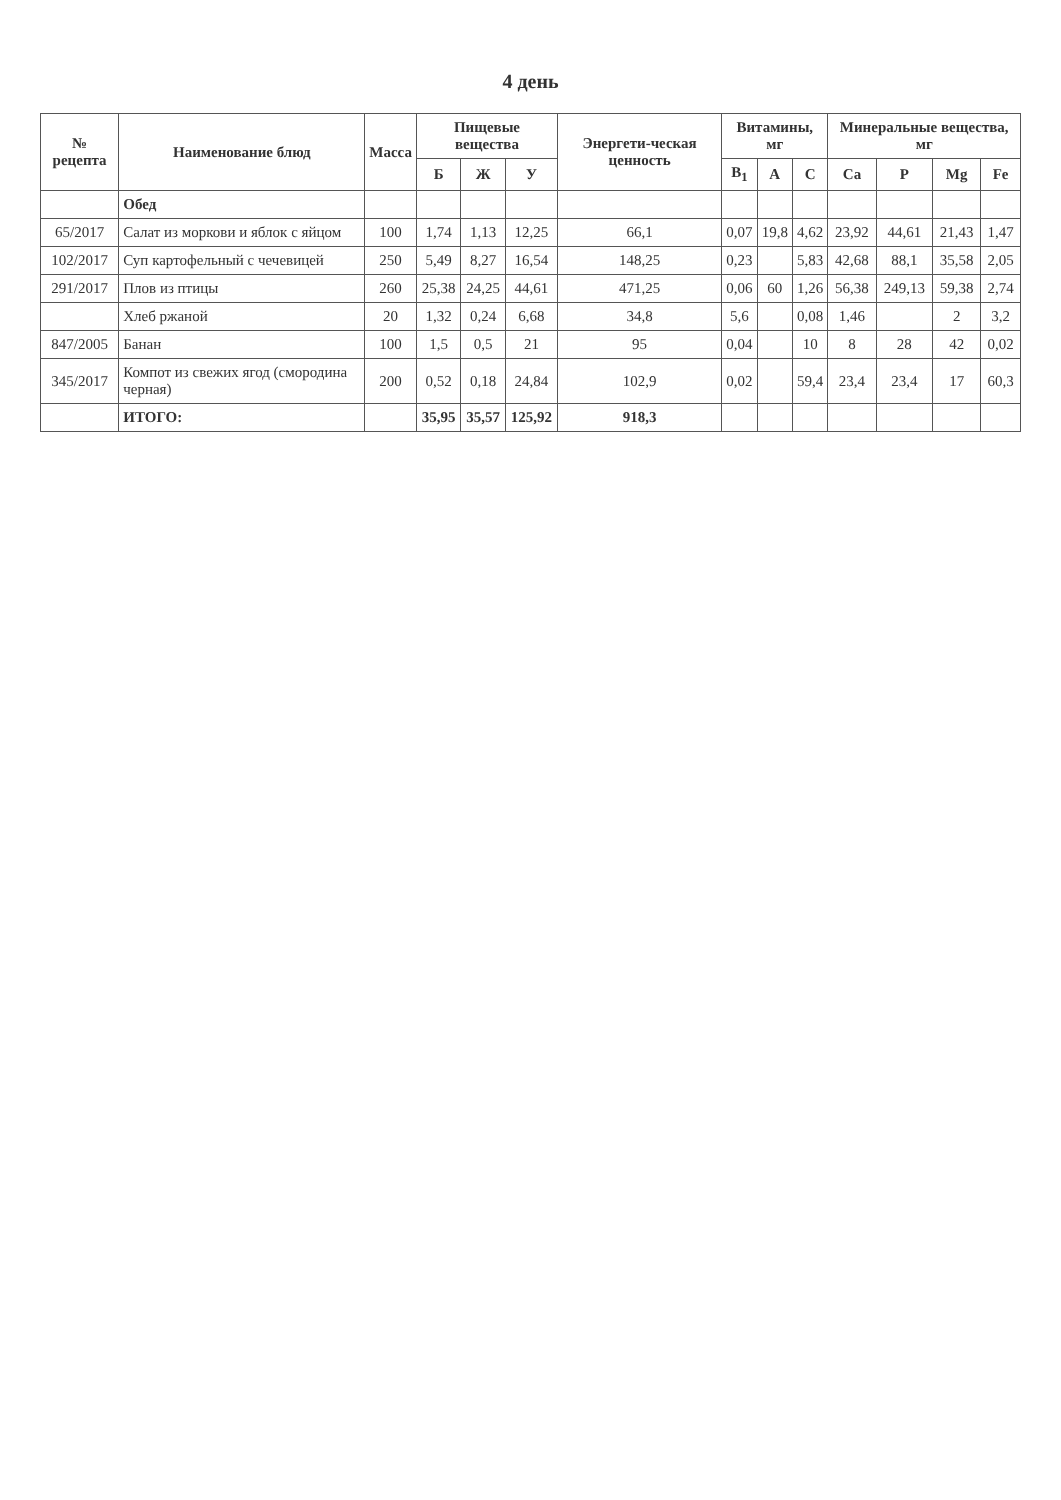4 день
| № рецепта | Наименование блюд | Масса | Пищевые вещества | | | Энергети-ческая ценность | Витамины, мг | | | Минеральные вещества, мг | | | |
| --- | --- | --- | --- | --- | --- | --- | --- | --- | --- | --- | --- | --- | --- |
| | | | Б | Ж | У | | B<sub>1</sub> | A | C | Ca | P | Mg | Fe |
| | Обед | | | | | | | | | | | | |
| 65/2017 | Салат из моркови и яблок с яйцом | 100 | 1,74 | 1,13 | 12,25 | 66,1 | 0,07 | 19,8 | 4,62 | 23,92 | 44,61 | 21,43 | 1,47 |
| 102/2017 | Суп картофельный с чечевицей | 250 | 5,49 | 8,27 | 16,54 | 148,25 | 0,23 | | 5,83 | 42,68 | 88,1 | 35,58 | 2,05 |
| 291/2017 | Плов из птицы | 260 | 25,38 | 24,25 | 44,61 | 471,25 | 0,06 | 60 | 1,26 | 56,38 | 249,13 | 59,38 | 2,74 |
| | Хлеб ржаной | 20 | 1,32 | 0,24 | 6,68 | 34,8 | 5,6 | | 0,08 | 1,46 | | 2 | 3,2 |
| 847/2005 | Банан | 100 | 1,5 | 0,5 | 21 | 95 | 0,04 | | 10 | 8 | 28 | 42 | 0,02 |
| 345/2017 | Компот из свежих ягод (смородина черная) | 200 | 0,52 | 0,18 | 24,84 | 102,9 | 0,02 | | 59,4 | 23,4 | 23,4 | 17 | 60,3 |
| | ИТОГО: | | 35,95 | 35,57 | 125,92 | 918,3 | | | | | | | |